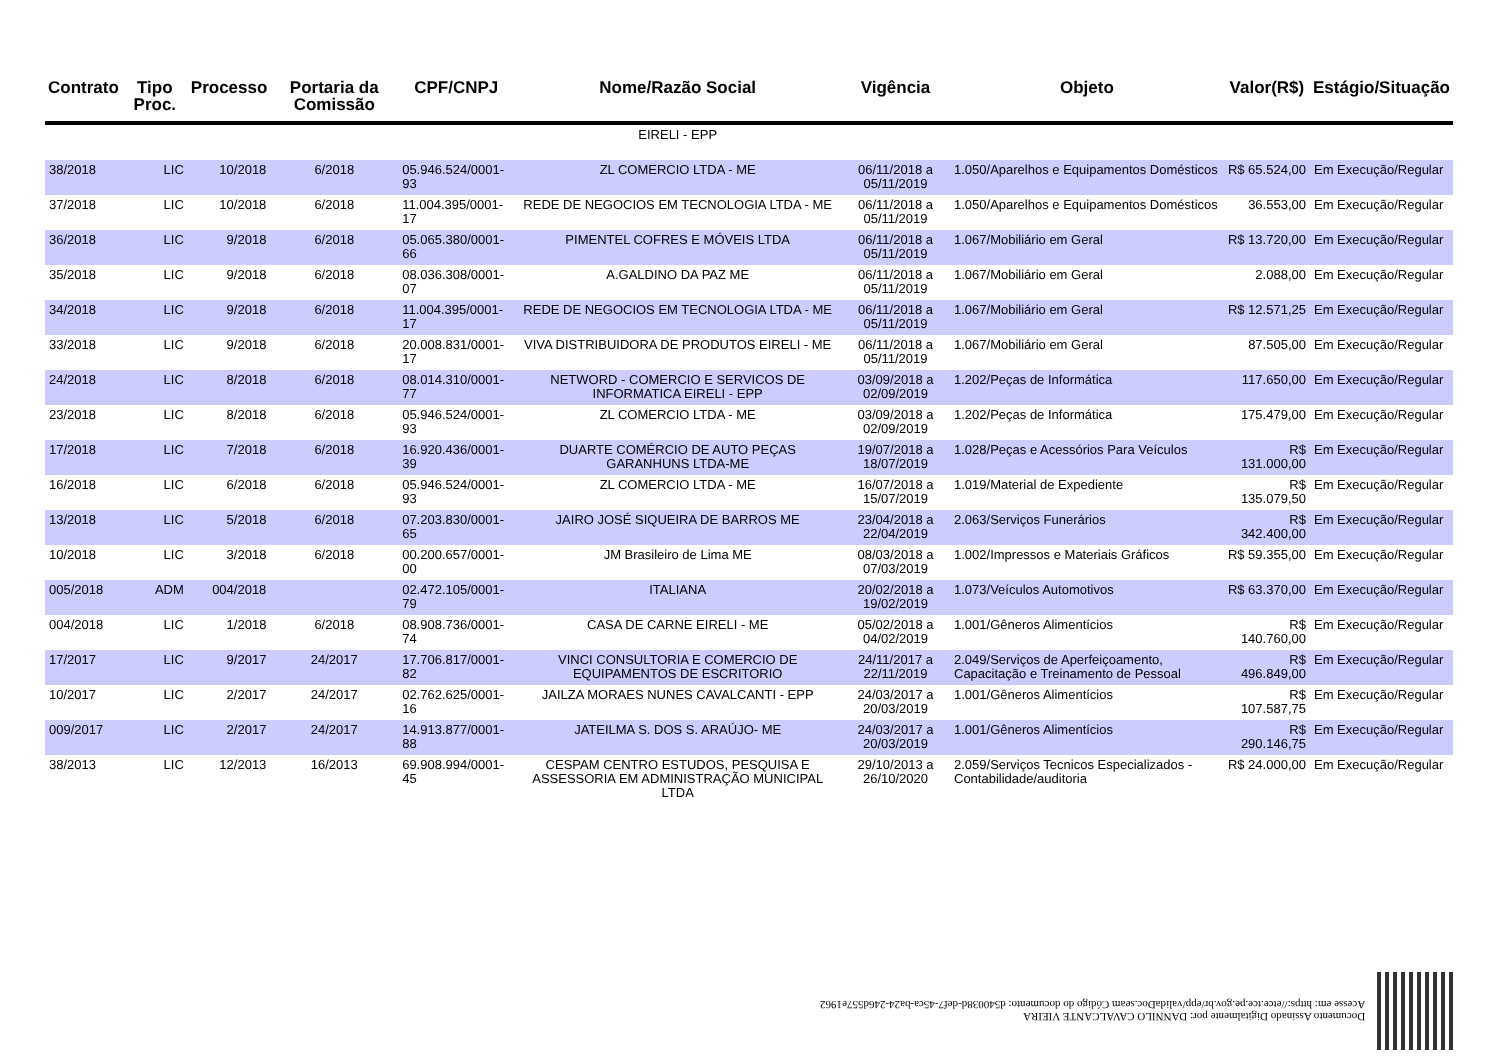| Contrato | Tipo Proc. | Processo | Portaria da Comissão | CPF/CNPJ | Nome/Razão Social | Vigência | Objeto | Valor(R$) | Estágio/Situação |
| --- | --- | --- | --- | --- | --- | --- | --- | --- | --- |
| | | | | | EIRELI - EPP | | | | |
| 38/2018 | LIC | 10/2018 | 6/2018 | 05.946.524/0001-93 | ZL COMERCIO LTDA - ME | 06/11/2018 a 05/11/2019 | 1.050/Aparelhos e Equipamentos Domésticos | R$ 65.524,00 | Em Execução/Regular |
| 37/2018 | LIC | 10/2018 | 6/2018 | 11.004.395/0001-17 | REDE DE NEGOCIOS EM TECNOLOGIA LTDA - ME | 06/11/2018 a 05/11/2019 | 1.050/Aparelhos e Equipamentos Domésticos | 36.553,00 | Em Execução/Regular |
| 36/2018 | LIC | 9/2018 | 6/2018 | 05.065.380/0001-66 | PIMENTEL COFRES E MÓVEIS LTDA | 06/11/2018 a 05/11/2019 | 1.067/Mobiliário em Geral | R$ 13.720,00 | Em Execução/Regular |
| 35/2018 | LIC | 9/2018 | 6/2018 | 08.036.308/0001-07 | A.GALDINO DA PAZ ME | 06/11/2018 a 05/11/2019 | 1.067/Mobiliário em Geral | 2.088,00 | Em Execução/Regular |
| 34/2018 | LIC | 9/2018 | 6/2018 | 11.004.395/0001-17 | REDE DE NEGOCIOS EM TECNOLOGIA LTDA - ME | 06/11/2018 a 05/11/2019 | 1.067/Mobiliário em Geral | R$ 12.571,25 | Em Execução/Regular |
| 33/2018 | LIC | 9/2018 | 6/2018 | 20.008.831/0001-17 | VIVA DISTRIBUIDORA DE PRODUTOS EIRELI - ME | 06/11/2018 a 05/11/2019 | 1.067/Mobiliário em Geral | 87.505,00 | Em Execução/Regular |
| 24/2018 | LIC | 8/2018 | 6/2018 | 08.014.310/0001-77 | NETWORD - COMERCIO E SERVICOS DE INFORMATICA EIRELI - EPP | 03/09/2018 a 02/09/2019 | 1.202/Peças de Informática | 117.650,00 | Em Execução/Regular |
| 23/2018 | LIC | 8/2018 | 6/2018 | 05.946.524/0001-93 | ZL COMERCIO LTDA - ME | 03/09/2018 a 02/09/2019 | 1.202/Peças de Informática | 175.479,00 | Em Execução/Regular |
| 17/2018 | LIC | 7/2018 | 6/2018 | 16.920.436/0001-39 | DUARTE COMÉRCIO DE AUTO PEÇAS GARANHUNS LTDA-ME | 19/07/2018 a 18/07/2019 | 1.028/Peças e Acessórios Para Veículos | R$ 131.000,00 | Em Execução/Regular |
| 16/2018 | LIC | 6/2018 | 6/2018 | 05.946.524/0001-93 | ZL COMERCIO LTDA - ME | 16/07/2018 a 15/07/2019 | 1.019/Material de Expediente | R$ 135.079,50 | Em Execução/Regular |
| 13/2018 | LIC | 5/2018 | 6/2018 | 07.203.830/0001-65 | JAIRO JOSÉ SIQUEIRA DE BARROS ME | 23/04/2018 a 22/04/2019 | 2.063/Serviços Funerários | R$ 342.400,00 | Em Execução/Regular |
| 10/2018 | LIC | 3/2018 | 6/2018 | 00.200.657/0001-00 | JM Brasileiro de Lima ME | 08/03/2018 a 07/03/2019 | 1.002/Impressos e Materiais Gráficos | R$ 59.355,00 | Em Execução/Regular |
| 005/2018 | ADM | 004/2018 | | 02.472.105/0001-79 | ITALIANA | 20/02/2018 a 19/02/2019 | 1.073/Veículos Automotivos | R$ 63.370,00 | Em Execução/Regular |
| 004/2018 | LIC | 1/2018 | 6/2018 | 08.908.736/0001-74 | CASA DE CARNE EIRELI - ME | 05/02/2018 a 04/02/2019 | 1.001/Gêneros Alimentícios | R$ 140.760,00 | Em Execução/Regular |
| 17/2017 | LIC | 9/2017 | 24/2017 | 17.706.817/0001-82 | VINCI CONSULTORIA E COMERCIO DE EQUIPAMENTOS DE ESCRITORIO | 24/11/2017 a 22/11/2019 | 2.049/Serviços de Aperfeiçoamento, Capacitação e Treinamento de Pessoal | R$ 496.849,00 | Em Execução/Regular |
| 10/2017 | LIC | 2/2017 | 24/2017 | 02.762.625/0001-16 | JAILZA MORAES NUNES CAVALCANTI - EPP | 24/03/2017 a 20/03/2019 | 1.001/Gêneros Alimentícios | R$ 107.587,75 | Em Execução/Regular |
| 009/2017 | LIC | 2/2017 | 24/2017 | 14.913.877/0001-88 | JATEILMA S. DOS S. ARAÚJO- ME | 24/03/2017 a 20/03/2019 | 1.001/Gêneros Alimentícios | R$ 290.146,75 | Em Execução/Regular |
| 38/2013 | LIC | 12/2013 | 16/2013 | 69.908.994/0001-45 | CESPAM CENTRO ESTUDOS, PESQUISA E ASSESSORIA EM ADMINISTRAÇÃO MUNICIPAL LTDA | 29/10/2013 a 26/10/2020 | 2.059/Serviços Tecnicos Especializados - Contabilidade/auditoria | R$ 24.000,00 | Em Execução/Regular |
Documento Assinado Digitalmente por: DANNILO CAVALCANTE VIEIRA
Acesse em: https://etce.tce.pe.gov.br/epp/validaDoc.seam Código do documento: d540038d-def7-45ca-ba24-246d557e1962